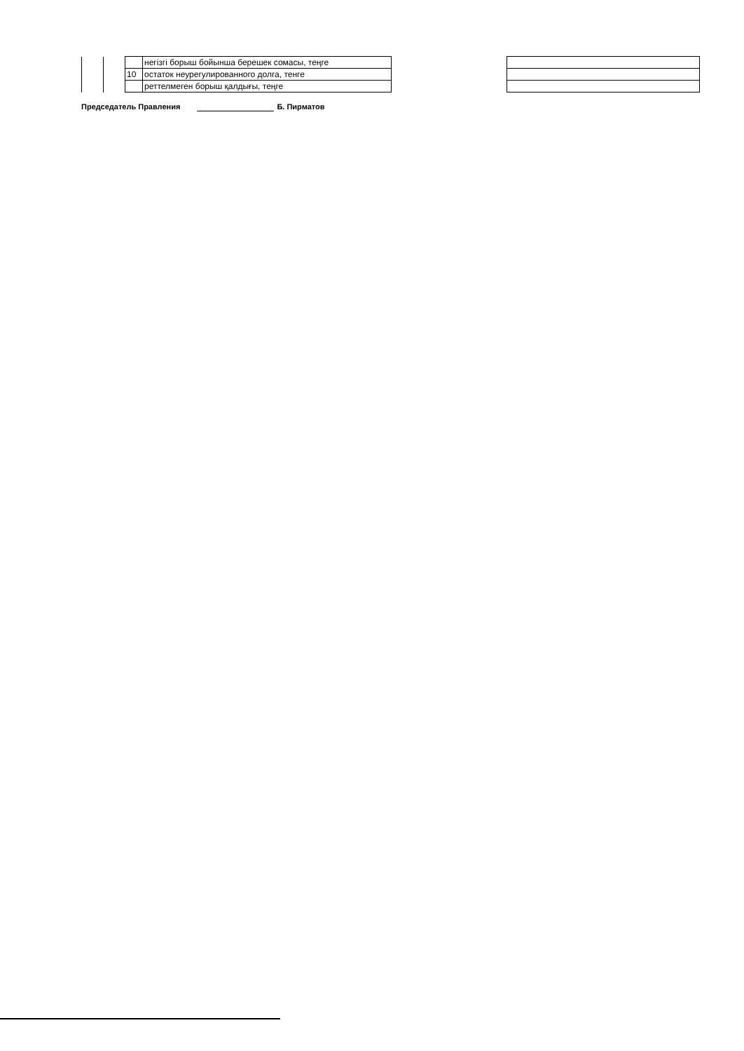| | | | негізгі борыш бойынша берешек сомасы, теңге | | |
| | | 10 | остаток неурегулированного долга, тенге | | |
| | | | реттелмеген борыш қалдығы, теңге | | |
Председатель Правления Б. Пирматов